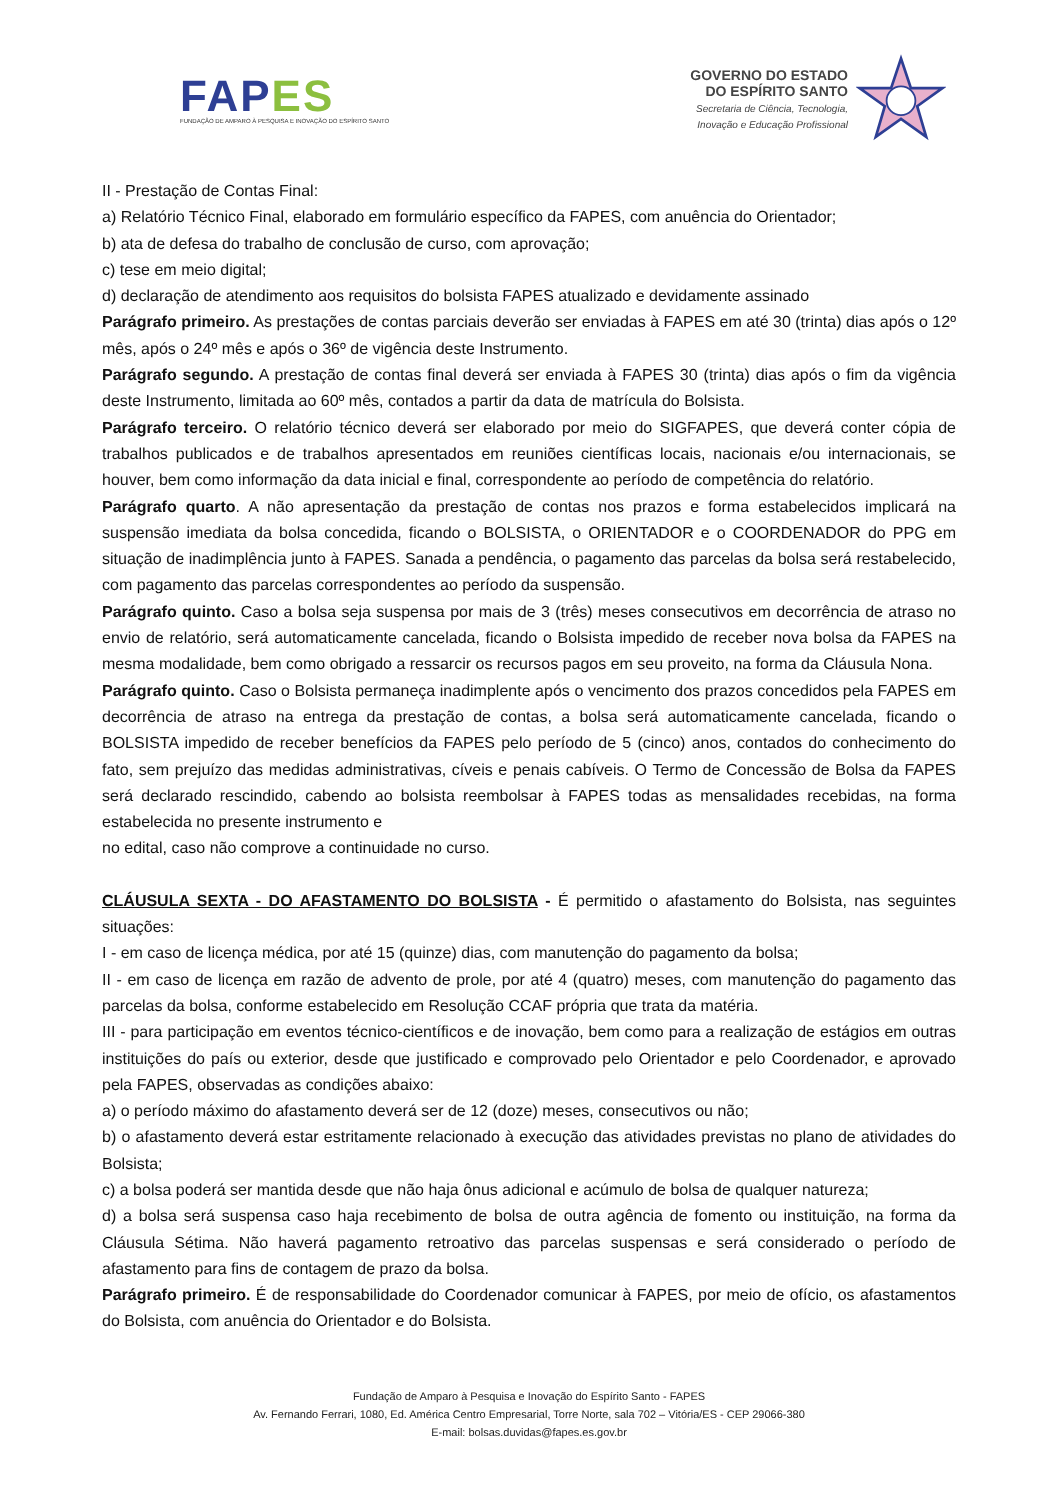FAP ES
FUNDAÇÃO DE AMPARO À PESQUISA E INOVAÇÃO DO ESPÍRITO SANTO
GOVERNO DO ESTADO
DO ESPÍRITO SANTO
Secretaria de Ciência, Tecnologia,
Inovação e Educação Profissional
II - Prestação de Contas Final:
a) Relatório Técnico Final, elaborado em formulário específico da FAPES, com anuência do Orientador;
b) ata de defesa do trabalho de conclusão de curso, com aprovação;
c) tese em meio digital;
d) declaração de atendimento aos requisitos do bolsista FAPES atualizado e devidamente assinado
Parágrafo primeiro. As prestações de contas parciais deverão ser enviadas à FAPES em até 30 (trinta) dias após o 12º mês, após o 24º mês e após o 36º de vigência deste Instrumento.
Parágrafo segundo. A prestação de contas final deverá ser enviada à FAPES 30 (trinta) dias após o fim da vigência deste Instrumento, limitada ao 60º mês, contados a partir da data de matrícula do Bolsista.
Parágrafo terceiro. O relatório técnico deverá ser elaborado por meio do SIGFAPES, que deverá conter cópia de trabalhos publicados e de trabalhos apresentados em reuniões científicas locais, nacionais e/ou internacionais, se houver, bem como informação da data inicial e final, correspondente ao período de competência do relatório.
Parágrafo quarto. A não apresentação da prestação de contas nos prazos e forma estabelecidos implicará na suspensão imediata da bolsa concedida, ficando o BOLSISTA, o ORIENTADOR e o COORDENADOR do PPG em situação de inadimplência junto à FAPES. Sanada a pendência, o pagamento das parcelas da bolsa será restabelecido, com pagamento das parcelas correspondentes ao período da suspensão.
Parágrafo quinto. Caso a bolsa seja suspensa por mais de 3 (três) meses consecutivos em decorrência de atraso no envio de relatório, será automaticamente cancelada, ficando o Bolsista impedido de receber nova bolsa da FAPES na mesma modalidade, bem como obrigado a ressarcir os recursos pagos em seu proveito, na forma da Cláusula Nona.
Parágrafo quinto. Caso o Bolsista permaneça inadimplente após o vencimento dos prazos concedidos pela FAPES em decorrência de atraso na entrega da prestação de contas, a bolsa será automaticamente cancelada, ficando o BOLSISTA impedido de receber benefícios da FAPES pelo período de 5 (cinco) anos, contados do conhecimento do fato, sem prejuízo das medidas administrativas, cíveis e penais cabíveis. O Termo de Concessão de Bolsa da FAPES será declarado rescindido, cabendo ao bolsista reembolsar à FAPES todas as mensalidades recebidas, na forma estabelecida no presente instrumento e
no edital, caso não comprove a continuidade no curso.
CLÁUSULA SEXTA - DO AFASTAMENTO DO BOLSISTA - É permitido o afastamento do Bolsista, nas seguintes situações:
I - em caso de licença médica, por até 15 (quinze) dias, com manutenção do pagamento da bolsa;
II - em caso de licença em razão de advento de prole, por até 4 (quatro) meses, com manutenção do pagamento das parcelas da bolsa, conforme estabelecido em Resolução CCAF própria que trata da matéria.
III - para participação em eventos técnico-científicos e de inovação, bem como para a realização de estágios em outras instituições do país ou exterior, desde que justificado e comprovado pelo Orientador e pelo Coordenador, e aprovado pela FAPES, observadas as condições abaixo:
a) o período máximo do afastamento deverá ser de 12 (doze) meses, consecutivos ou não;
b) o afastamento deverá estar estritamente relacionado à execução das atividades previstas no plano de atividades do Bolsista;
c) a bolsa poderá ser mantida desde que não haja ônus adicional e acúmulo de bolsa de qualquer natureza;
d) a bolsa será suspensa caso haja recebimento de bolsa de outra agência de fomento ou instituição, na forma da Cláusula Sétima. Não haverá pagamento retroativo das parcelas suspensas e será considerado o período de afastamento para fins de contagem de prazo da bolsa.
Parágrafo primeiro. É de responsabilidade do Coordenador comunicar à FAPES, por meio de ofício, os afastamentos do Bolsista, com anuência do Orientador e do Bolsista.
Fundação de Amparo à Pesquisa e Inovação do Espírito Santo - FAPES
Av. Fernando Ferrari, 1080, Ed. América Centro Empresarial, Torre Norte, sala 702 – Vitória/ES - CEP 29066-380
E-mail: bolsas.duvidas@fapes.es.gov.br